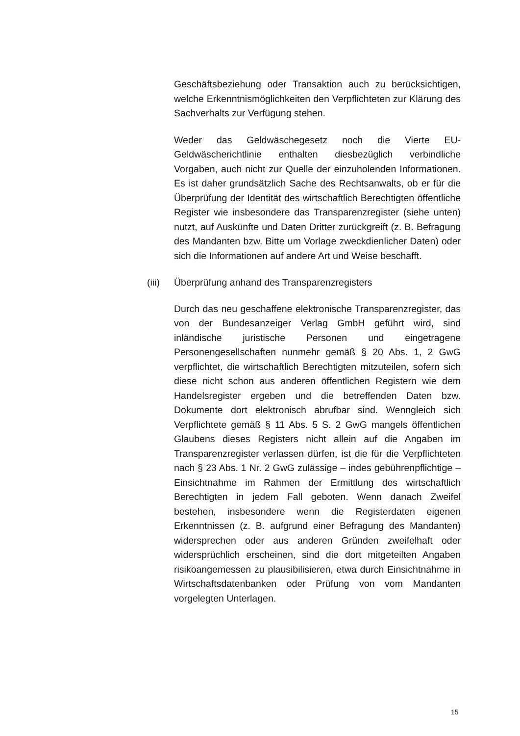Geschäftsbeziehung oder Transaktion auch zu berücksichtigen, welche Erkenntnismöglichkeiten den Verpflichteten zur Klärung des Sachverhalts zur Verfügung stehen.
Weder das Geldwäschegesetz noch die Vierte EU-Geldwäscherichtlinie enthalten diesbezüglich verbindliche Vorgaben, auch nicht zur Quelle der einzuholenden Informationen. Es ist daher grundsätzlich Sache des Rechtsanwalts, ob er für die Überprüfung der Identität des wirtschaftlich Berechtigten öffentliche Register wie insbesondere das Transparenzregister (siehe unten) nutzt, auf Auskünfte und Daten Dritter zurückgreift (z. B. Befragung des Mandanten bzw. Bitte um Vorlage zweckdienlicher Daten) oder sich die Informationen auf andere Art und Weise beschafft.
(iii) Überprüfung anhand des Transparenzregisters
Durch das neu geschaffene elektronische Transparenzregister, das von der Bundesanzeiger Verlag GmbH geführt wird, sind inländische juristische Personen und eingetragene Personengesellschaften nunmehr gemäß § 20 Abs. 1, 2 GwG verpflichtet, die wirtschaftlich Berechtigten mitzuteilen, sofern sich diese nicht schon aus anderen öffentlichen Registern wie dem Handelsregister ergeben und die betreffenden Daten bzw. Dokumente dort elektronisch abrufbar sind. Wenngleich sich Verpflichtete gemäß § 11 Abs. 5 S. 2 GwG mangels öffentlichen Glaubens dieses Registers nicht allein auf die Angaben im Transparenzregister verlassen dürfen, ist die für die Verpflichteten nach § 23 Abs. 1 Nr. 2 GwG zulässige – indes gebührenpflichtige – Einsichtnahme im Rahmen der Ermittlung des wirtschaftlich Berechtigten in jedem Fall geboten. Wenn danach Zweifel bestehen, insbesondere wenn die Registerdaten eigenen Erkenntnissen (z. B. aufgrund einer Befragung des Mandanten) widersprechen oder aus anderen Gründen zweifelhaft oder widersprüchlich erscheinen, sind die dort mitgeteilten Angaben risikoangemessen zu plausibilisieren, etwa durch Einsichtnahme in Wirtschaftsdatenbanken oder Prüfung von vom Mandanten vorgelegten Unterlagen.
15